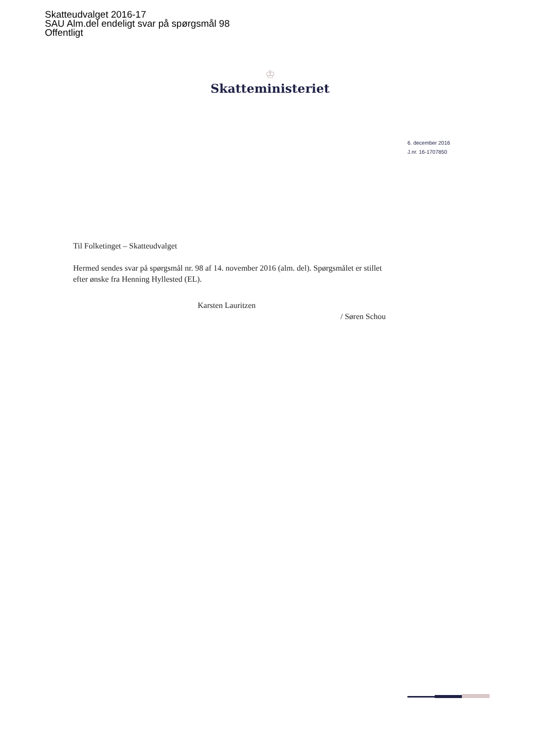Skatteudvalget 2016-17
SAU Alm.del endeligt svar på spørgsmål 98
Offentligt
♔
Skatteministeriet
6. december 2016
J.nr. 16-1707850
Til Folketinget – Skatteudvalget
Hermed sendes svar på spørgsmål nr. 98 af 14. november 2016 (alm. del). Spørgsmålet er stillet efter ønske fra Henning Hyllested (EL).
Karsten Lauritzen
/ Søren Schou